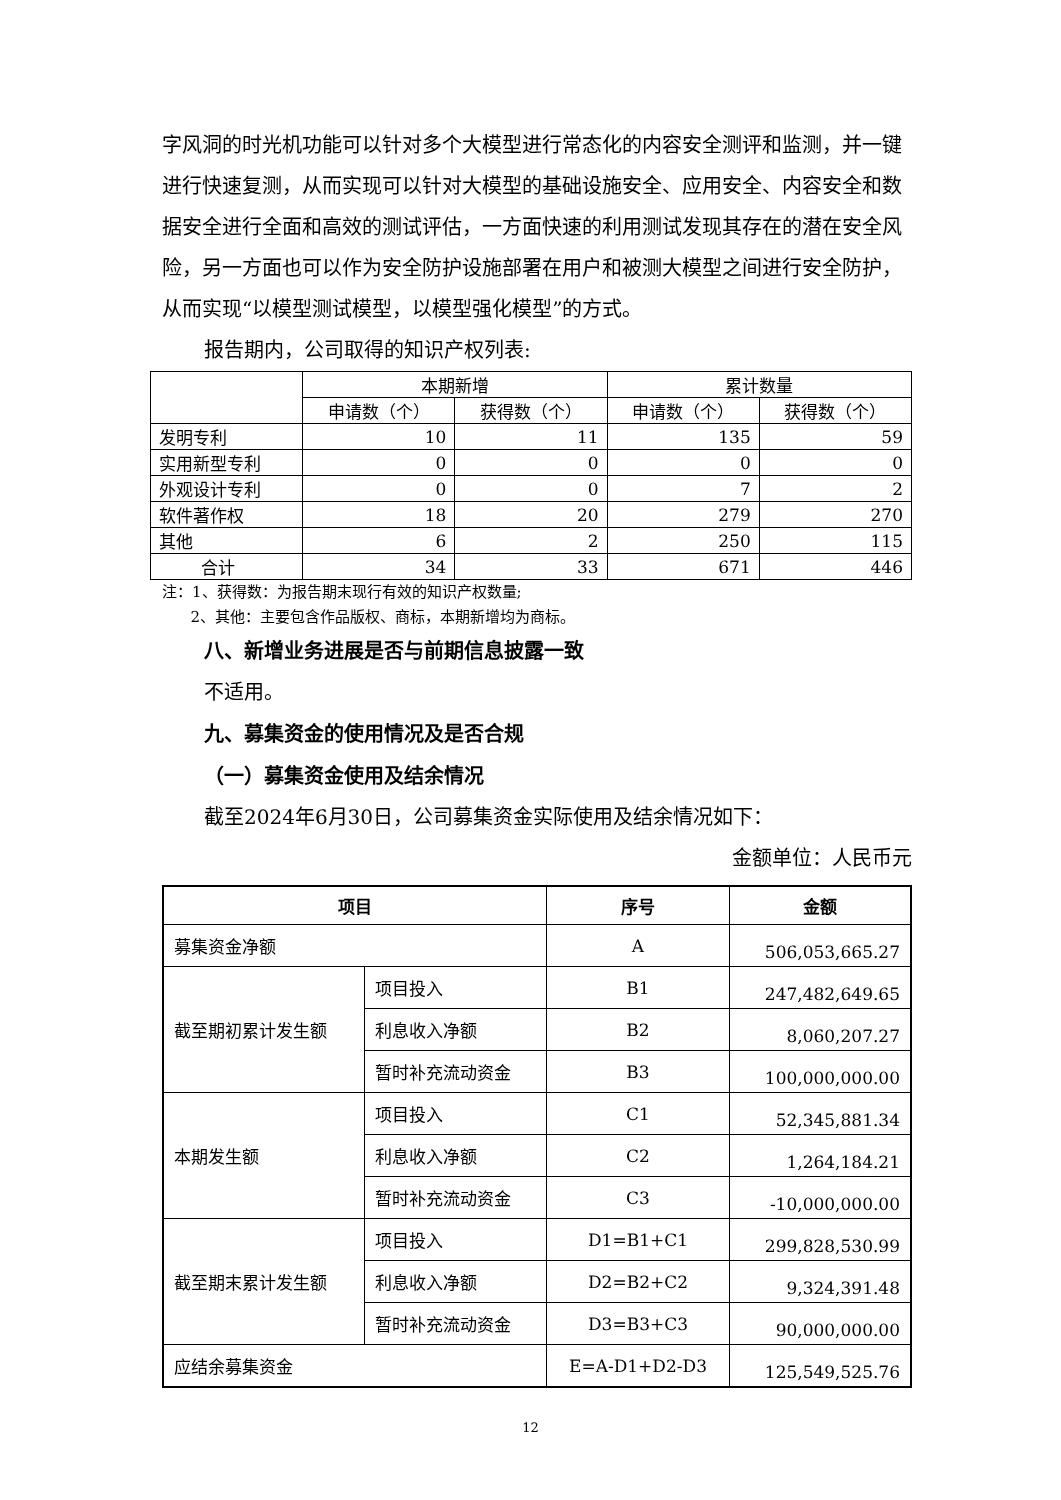字风洞的时光机功能可以针对多个大模型进行常态化的内容安全测评和监测，并一键进行快速复测，从而实现可以针对大模型的基础设施安全、应用安全、内容安全和数据安全进行全面和高效的测试评估，一方面快速的利用测试发现其存在的潜在安全风险，另一方面也可以作为安全防护设施部署在用户和被测大模型之间进行安全防护，从而实现“以模型测试模型，以模型强化模型”的方式。
报告期内，公司取得的知识产权列表:
| | 本期新增 | | 累计数量 | |
| --- | --- | --- | --- | --- |
| | 申请数（个） | 获得数（个） | 申请数（个） | 获得数（个） |
| 发明专利 | 10 | 11 | 135 | 59 |
| 实用新型专利 | 0 | 0 | 0 | 0 |
| 外观设计专利 | 0 | 0 | 7 | 2 |
| 软件著作权 | 18 | 20 | 279 | 270 |
| 其他 | 6 | 2 | 250 | 115 |
| 合计 | 34 | 33 | 671 | 446 |
注：1、获得数：为报告期末现行有效的知识产权数量;
2、其他：主要包含作品版权、商标，本期新增均为商标。
八、新增业务进展是否与前期信息披露一致
不适用。
九、募集资金的使用情况及是否合规
（一）募集资金使用及结余情况
截至2024年6月30日，公司募集资金实际使用及结余情况如下：
金额单位：人民币元
| 项目 | | 序号 | 金额 |
| --- | --- | --- | --- |
| 募集资金净额 | | A | 506,053,665.27 |
| 截至期初累计发生额 | 项目投入 | B1 | 247,482,649.65 |
| | 利息收入净额 | B2 | 8,060,207.27 |
| | 暂时补充流动资金 | B3 | 100,000,000.00 |
| 本期发生额 | 项目投入 | C1 | 52,345,881.34 |
| | 利息收入净额 | C2 | 1,264,184.21 |
| | 暂时补充流动资金 | C3 | -10,000,000.00 |
| 截至期末累计发生额 | 项目投入 | D1=B1+C1 | 299,828,530.99 |
| | 利息收入净额 | D2=B2+C2 | 9,324,391.48 |
| | 暂时补充流动资金 | D3=B3+C3 | 90,000,000.00 |
| 应结余募集资金 | | E=A-D1+D2-D3 | 125,549,525.76 |
12